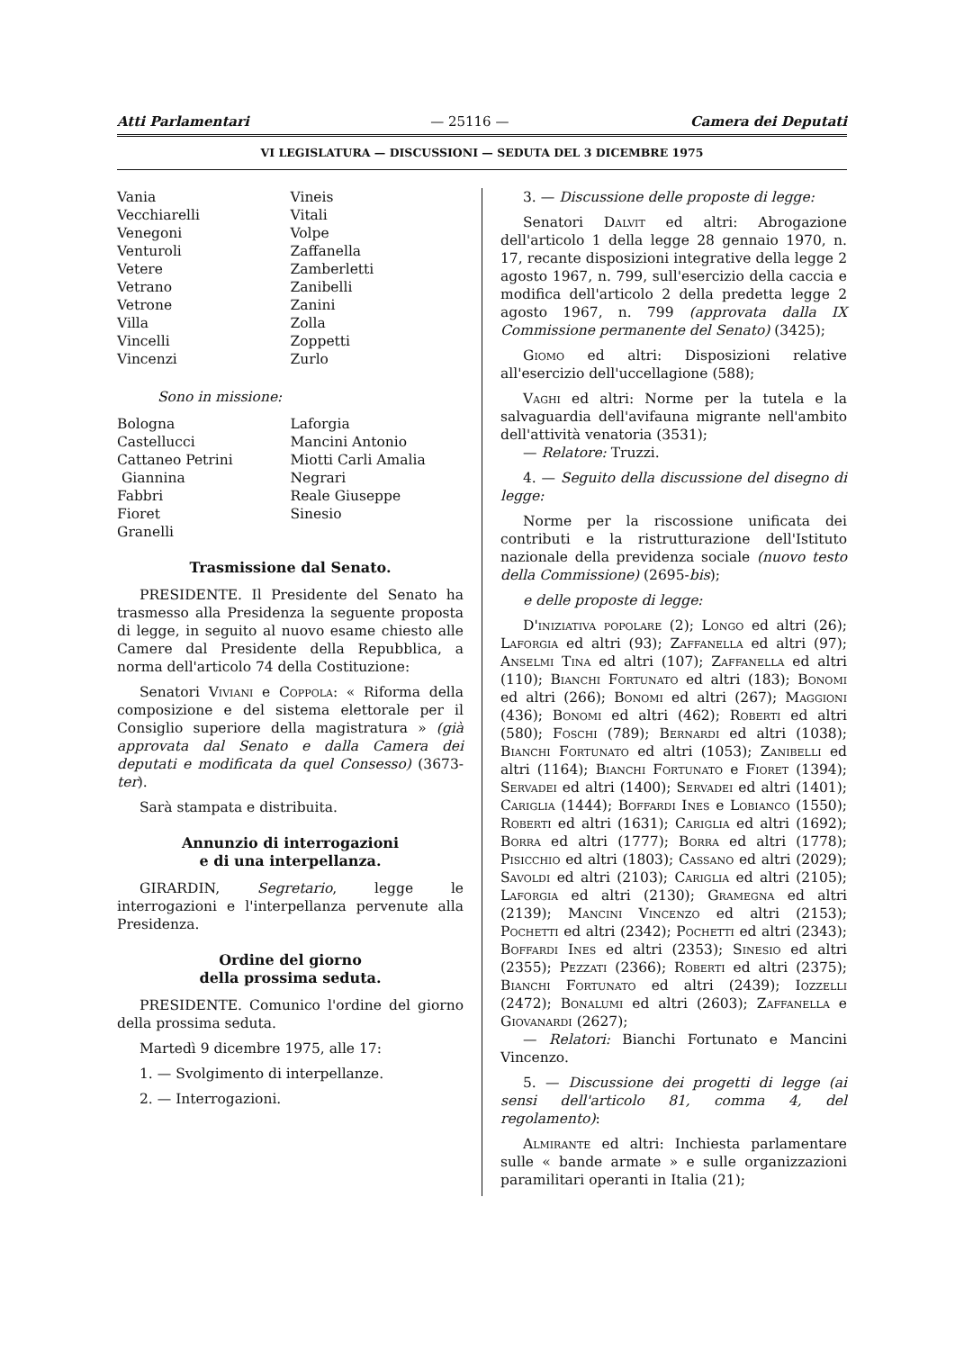Atti Parlamentari — 25116 — Camera dei Deputati
VI LEGISLATURA — DISCUSSIONI — SEDUTA DEL 3 DICEMBRE 1975
Vania
Vecchiarelli
Venegoni
Venturoli
Vetere
Vetrano
Vetrone
Villa
Vincelli
Vincenzi
Vineis
Vitali
Volpe
Zaffanella
Zamberletti
Zanibelli
Zanini
Zolla
Zoppetti
Zurlo
Sono in missione:
Bologna
Castellucci
Cattaneo Petrini
Giannina
Fabbri
Fioret
Granelli
Laforgia
Mancini Antonio
Miotti Carli Amalia
Negrari
Reale Giuseppe
Sinesio
Trasmissione dal Senato.
PRESIDENTE. Il Presidente del Senato ha trasmesso alla Presidenza la seguente proposta di legge, in seguito al nuovo esame chiesto alle Camere dal Presidente della Repubblica, a norma dell'articolo 74 della Costituzione:
Senatori Viviani e Coppola: « Riforma della composizione e del sistema elettorale per il Consiglio superiore della magistratura » (già approvata dal Senato e dalla Camera dei deputati e modificata da quel Consesso) (3673-ter).
Sarà stampata e distribuita.
Annunzio di interrogazioni
e di una interpellanza.
GIRARDIN, Segretario, legge le interrogazioni e l'interpellanza pervenute alla Presidenza.
Ordine del giorno
della prossima seduta.
PRESIDENTE. Comunico l'ordine del giorno della prossima seduta.
Martedì 9 dicembre 1975, alle 17:
1. — Svolgimento di interpellanze.
2. — Interrogazioni.
3. — Discussione delle proposte di legge:
Senatori Dalvit ed altri: Abrogazione dell'articolo 1 della legge 28 gennaio 1970, n. 17, recante disposizioni integrative della legge 2 agosto 1967, n. 799, sull'esercizio della caccia e modifica dell'articolo 2 della predetta legge 2 agosto 1967, n. 799 (approvata dalla IX Commissione permanente del Senato) (3425);
Giomo ed altri: Disposizioni relative all'esercizio dell'uccellagione (588);
Vaghi ed altri: Norme per la tutela e la salvaguardia dell'avifauna migrante nell'ambito dell'attività venatoria (3531);
— Relatore: Truzzi.
4. — Seguito della discussione del disegno di legge:
Norme per la riscossione unificata dei contributi e la ristrutturazione dell'Istituto nazionale della previdenza sociale (nuovo testo della Commissione) (2695-bis);
e delle proposte di legge:
D'iniziativa popolare (2); Longo ed altri (26); Laforgia ed altri (93); Zaffanella ed altri (97); Anselmi Tina ed altri (107); Zaffanella ed altri (110); Bianchi Fortunato ed altri (183); Bonomi ed altri (266); Bonomi ed altri (267); Maggioni (436); Bonomi ed altri (462); Roberti ed altri (580); Foschi (789); Bernardi ed altri (1038); Bianchi Fortunato ed altri (1053); Zanibelli ed altri (1164); Bianchi Fortunato e Fioret (1394); Servadei ed altri (1400); Servadei ed altri (1401); Cariglia (1444); Boffardi Ines e Lobianco (1550); Roberti ed altri (1631); Cariglia ed altri (1692); Borra ed altri (1777); Borra ed altri (1778); Pisicchio ed altri (1803); Cassano ed altri (2029); Savoldi ed altri (2103); Cariglia ed altri (2105); Laforgia ed altri (2130); Gramegna ed altri (2139); Mancini Vincenzo ed altri (2153); Pochetti ed altri (2342); Pochetti ed altri (2343); Boffardi Ines ed altri (2353); Sinesio ed altri (2355); Pezzati (2366); Roberti ed altri (2375); Bianchi Fortunato ed altri (2439); Iozzelli (2472); Bonalumi ed altri (2603); Zaffanella e Giovanardi (2627);
— Relatori: Bianchi Fortunato e Mancini Vincenzo.
5. — Discussione dei progetti di legge (ai sensi dell'articolo 81, comma 4, del regolamento):
Almirante ed altri: Inchiesta parlamentare sulle « bande armate » e sulle organizzazioni paramilitari operanti in Italia (21);